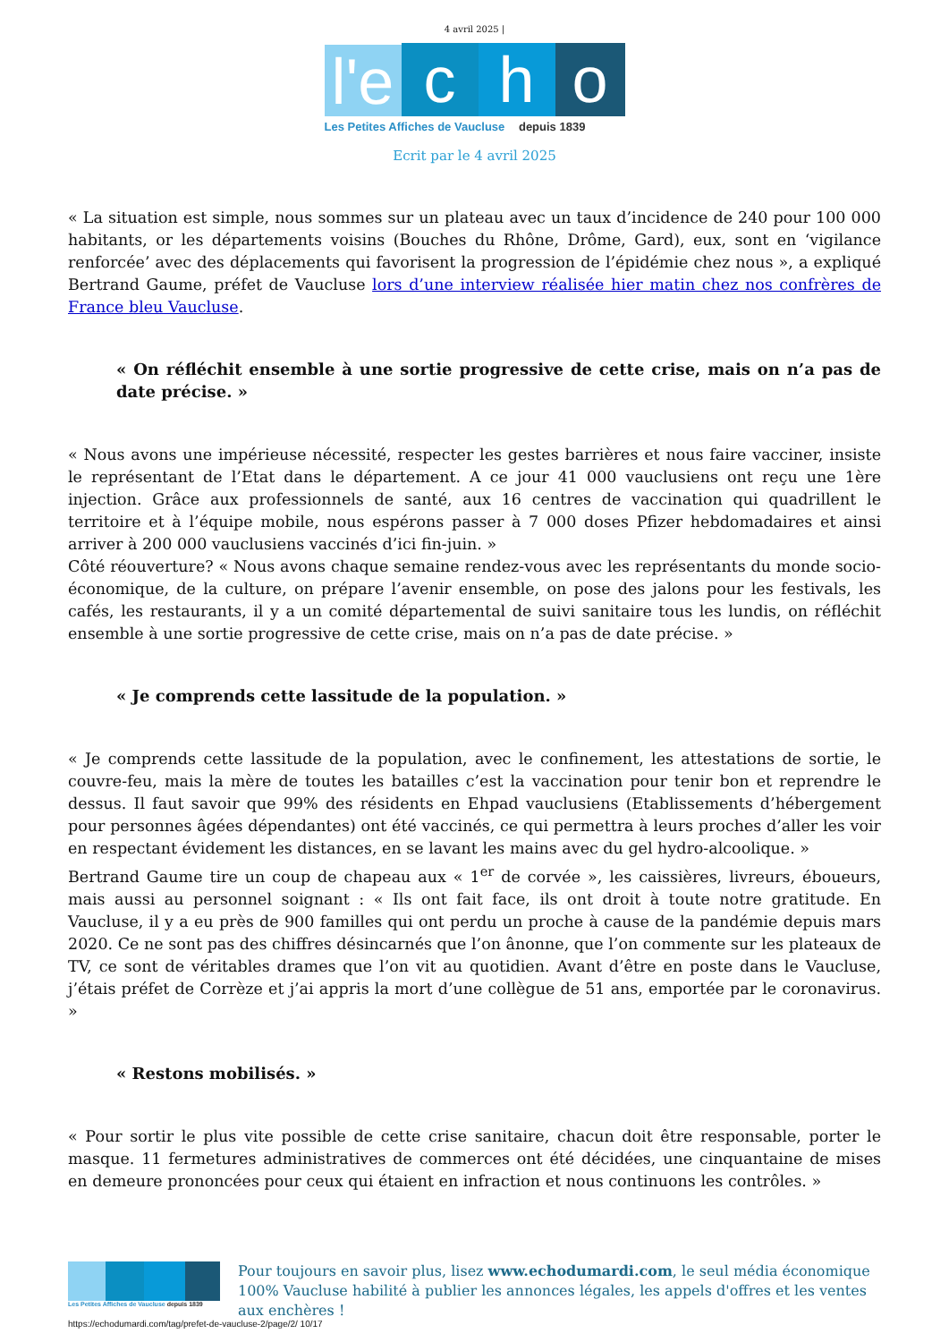4 avril 2025 |
l'e c h o
Les Petites Affiches de Vaucluse depuis 1839
Ecrit par le 4 avril 2025
« La situation est simple, nous sommes sur un plateau avec un taux d’incidence de 240 pour 100 000 habitants, or les départements voisins (Bouches du Rhône, Drôme, Gard), eux, sont en ‘vigilance renforcée’ avec des déplacements qui favorisent la progression de l’épidémie chez nous », a expliqué Bertrand Gaume, préfet de Vaucluse lors d’une interview réalisée hier matin chez nos confrères de France bleu Vaucluse.
« On réfléchit ensemble à une sortie progressive de cette crise, mais on n’a pas de date précise. »
« Nous avons une impérieuse nécessité, respecter les gestes barrières et nous faire vacciner, insiste le représentant de l’Etat dans le département. A ce jour 41 000 vauclusiens ont reçu une 1ère injection. Grâce aux professionnels de santé, aux 16 centres de vaccination qui quadrillent le territoire et à l’équipe mobile, nous espérons passer à 7 000 doses Pfizer hebdomadaires et ainsi arriver à 200 000 vauclusiens vaccinés d’ici fin-juin. »
Côté réouverture? « Nous avons chaque semaine rendez-vous avec les représentants du monde socio-économique, de la culture, on prépare l’avenir ensemble, on pose des jalons pour les festivals, les cafés, les restaurants, il y a un comité départemental de suivi sanitaire tous les lundis, on réfléchit ensemble à une sortie progressive de cette crise, mais on n’a pas de date précise. »
« Je comprends cette lassitude de la population. »
« Je comprends cette lassitude de la population, avec le confinement, les attestations de sortie, le couvre-feu, mais la mère de toutes les batailles c’est la vaccination pour tenir bon et reprendre le dessus. Il faut savoir que 99% des résidents en Ehpad vauclusiens (Etablissements d’hébergement pour personnes âgées dépendantes) ont été vaccinés, ce qui permettra à leurs proches d’aller les voir en respectant évidement les distances, en se lavant les mains avec du gel hydro-alcoolique. »
Bertrand Gaume tire un coup de chapeau aux « 1<sup>er</sup> de corvée », les caissières, livreurs, éboueurs, mais aussi au personnel soignant : « Ils ont fait face, ils ont droit à toute notre gratitude. En Vaucluse, il y a eu près de 900 familles qui ont perdu un proche à cause de la pandémie depuis mars 2020. Ce ne sont pas des chiffres désincarnés que l’on ânonne, que l’on commente sur les plateaux de TV, ce sont de véritables drames que l’on vit au quotidien. Avant d’être en poste dans le Vaucluse, j’étais préfet de Corrèze et j’ai appris la mort d’une collègue de 51 ans, emportée par le coronavirus. »
« Restons mobilisés. »
« Pour sortir le plus vite possible de cette crise sanitaire, chacun doit être responsable, porter le masque. 11 fermetures administratives de commerces ont été décidées, une cinquantaine de mises en demeure prononcées pour ceux qui étaient en infraction et nous continuons les contrôles. »
Les Petites Affiches de Vaucluse depuis 1839
Pour toujours en savoir plus, lisez www.echodumardi.com, le seul média économique 100% Vaucluse habilité à publier les annonces légales, les appels d'offres et les ventes aux enchères !
https://echodumardi.com/tag/prefet-de-vaucluse-2/page/2/ 10/17